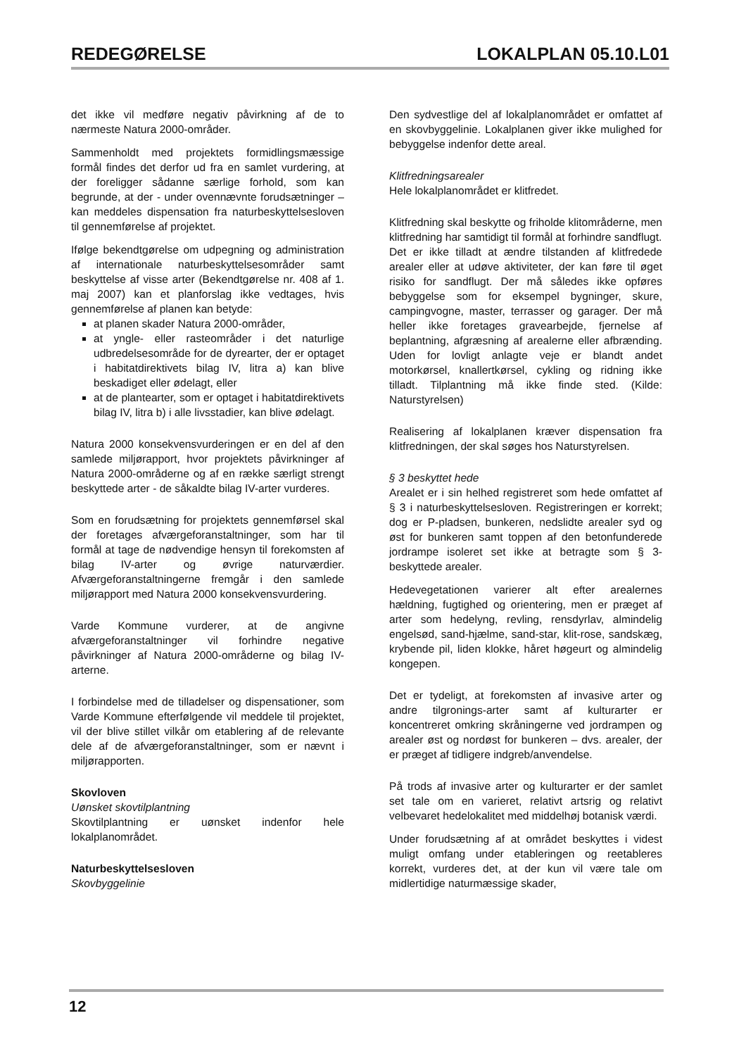REDEGØRELSE LOKALPLAN 05.10.L01
det ikke vil medføre negativ påvirkning af de to nærmeste Natura 2000-områder.
Sammenholdt med projektets formidlingsmæssige formål findes det derfor ud fra en samlet vurdering, at der foreligger sådanne særlige forhold, som kan begrunde, at der - under ovennævnte forudsætninger – kan meddeles dispensation fra naturbeskyttelsesloven til gennemførelse af projektet.
Ifølge bekendtgørelse om udpegning og administration af internationale naturbeskyttelsesområder samt beskyttelse af visse arter (Bekendtgørelse nr. 408 af 1. maj 2007) kan et planforslag ikke vedtages, hvis gennemførelse af planen kan betyde:
at planen skader Natura 2000-områder,
at yngle- eller rasteområder i det naturlige udbredelsesområde for de dyrearter, der er optaget i habitatdirektivets bilag IV, litra a) kan blive beskadiget eller ødelagt, eller
at de plantearter, som er optaget i habitatdirektivets bilag IV, litra b) i alle livsstadier, kan blive ødelagt.
Natura 2000 konsekvensvurderingen er en del af den samlede miljørapport, hvor projektets påvirkninger af Natura 2000-områderne og af en række særligt strengt beskyttede arter - de såkaldte bilag IV-arter vurderes.
Som en forudsætning for projektets gennemførsel skal der foretages afværgeforanstaltninger, som har til formål at tage de nødvendige hensyn til forekomsten af bilag IV-arter og øvrige naturværdier. Afværgeforanstaltningerne fremgår i den samlede miljørapport med Natura 2000 konsekvensvurdering.
Varde Kommune vurderer, at de angivne afværgeforanstaltninger vil forhindre negative påvirkninger af Natura 2000-områderne og bilag IV-arterne.
I forbindelse med de tilladelser og dispensationer, som Varde Kommune efterfølgende vil meddele til projektet, vil der blive stillet vilkår om etablering af de relevante dele af de afværgeforanstaltninger, som er nævnt i miljørapporten.
Skovloven
Uønsket skovtilplantning
Skovtilplantning er uønsket indenfor hele lokalplanområdet.
Naturbeskyttelsesloven
Skovbyggelinie
Den sydvestlige del af lokalplanområdet er omfattet af en skovbyggelinie. Lokalplanen giver ikke mulighed for bebyggelse indenfor dette areal.
Klitfredningsarealer
Hele lokalplanområdet er klitfredet.
Klitfredning skal beskytte og friholde klitområderne, men klitfredning har samtidigt til formål at forhindre sandflugt.
Det er ikke tilladt at ændre tilstanden af klitfredede arealer eller at udøve aktiviteter, der kan føre til øget risiko for sandflugt. Der må således ikke opføres bebyggelse som for eksempel bygninger, skure, campingvogne, master, terrasser og garager. Der må heller ikke foretages gravearbejde, fjernelse af beplantning, afgræsning af arealerne eller afbrænding. Uden for lovligt anlagte veje er blandt andet motorkørsel, knallertkørsel, cykling og ridning ikke tilladt. Tilplantning må ikke finde sted. (Kilde: Naturstyrelsen)
Realisering af lokalplanen kræver dispensation fra klitfredningen, der skal søges hos Naturstyrelsen.
§ 3 beskyttet hede
Arealet er i sin helhed registreret som hede omfattet af § 3 i naturbeskyttelsesloven. Registreringen er korrekt; dog er P-pladsen, bunkeren, nedslidte arealer syd og øst for bunkeren samt toppen af den betonfunderede jordrampe isoleret set ikke at betragte som § 3-beskyttede arealer.
Hedevegetationen varierer alt efter arealernes hældning, fugtighed og orientering, men er præget af arter som hedelyng, revling, rensdyrlav, almindelig engelsød, sand-hjælme, sand-star, klit-rose, sandskæg, krybende pil, liden klokke, håret høgeurt og almindelig kongepen.
Det er tydeligt, at forekomsten af invasive arter og andre tilgronings-arter samt af kulturarter er koncentreret omkring skråningerne ved jordrampen og arealer øst og nordøst for bunkeren – dvs. arealer, der er præget af tidligere indgreb/anvendelse.
På trods af invasive arter og kulturarter er der samlet set tale om en varieret, relativt artsrig og relativt velbevaret hedelokalitet med middelhøj botanisk værdi.
Under forudsætning af at området beskyttes i videst muligt omfang under etableringen og reetableres korrekt, vurderes det, at der kun vil være tale om midlertidige naturmæssige skader,
12